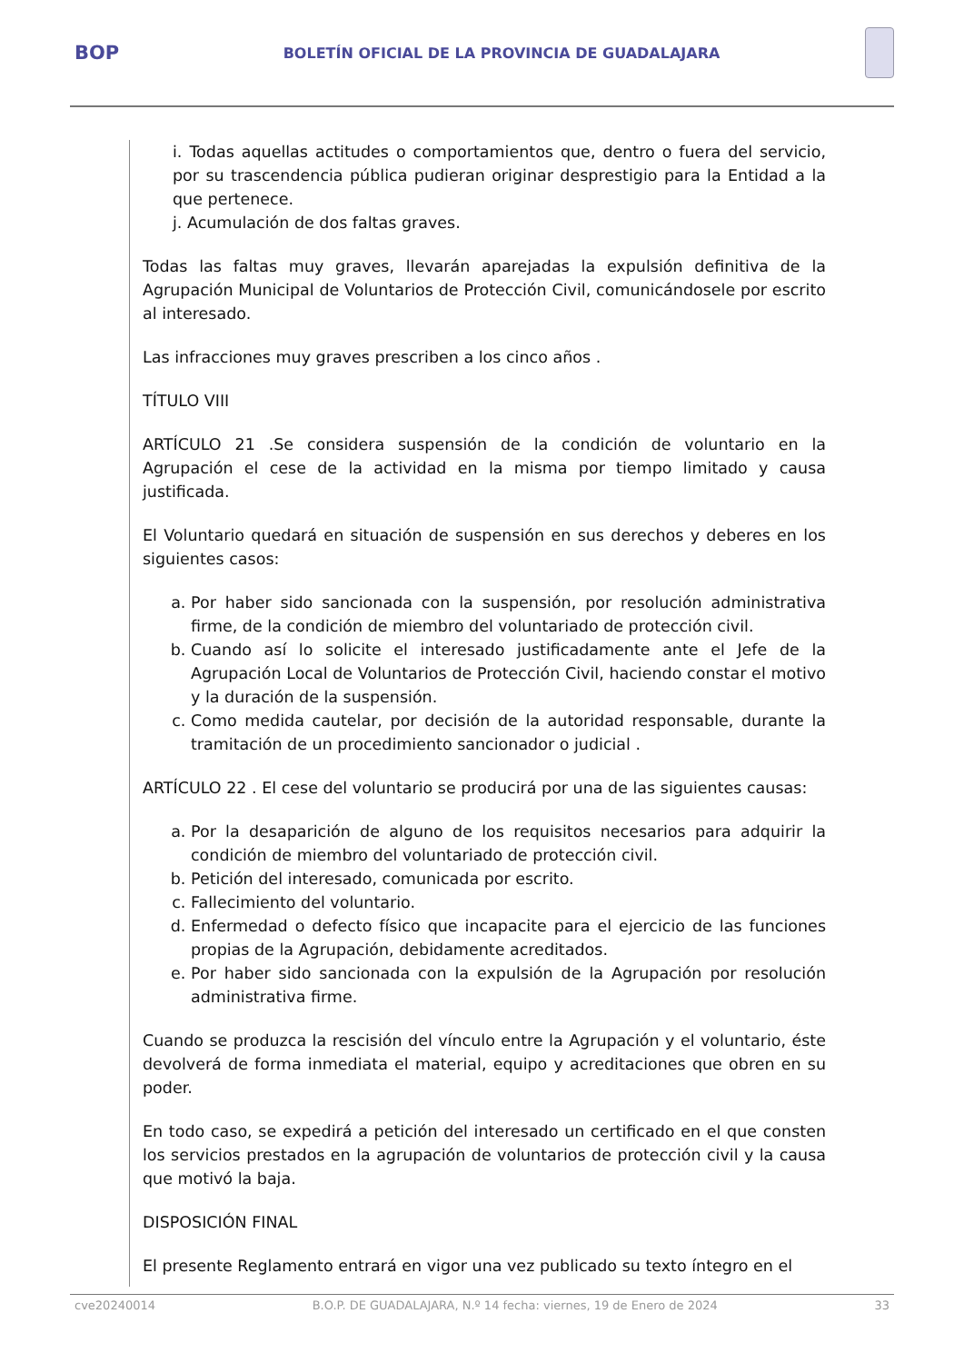BOP
BOLETÍN OFICIAL DE LA PROVINCIA DE GUADALAJARA
i. Todas aquellas actitudes o comportamientos que, dentro o fuera del servicio, por su trascendencia pública pudieran originar desprestigio para la Entidad a la que pertenece.
j. Acumulación de dos faltas graves.
Todas las faltas muy graves, llevarán aparejadas la expulsión definitiva de la Agrupación Municipal de Voluntarios de Protección Civil, comunicándosele por escrito al interesado.
Las infracciones muy graves prescriben a los cinco años .
TÍTULO VIII
ARTÍCULO 21 .Se considera suspensión de la condición de voluntario en la Agrupación el cese de la actividad en la misma por tiempo limitado y causa justificada.
El Voluntario quedará en situación de suspensión en sus derechos y deberes en los siguientes casos:
a. Por haber sido sancionada con la suspensión, por resolución administrativa firme, de la condición de miembro del voluntariado de protección civil.
b. Cuando así lo solicite el interesado justificadamente ante el Jefe de la Agrupación Local de Voluntarios de Protección Civil, haciendo constar el motivo y la duración de la suspensión.
c. Como medida cautelar, por decisión de la autoridad responsable, durante la tramitación de un procedimiento sancionador o judicial .
ARTÍCULO 22 . El cese del voluntario se producirá por una de las siguientes causas:
a. Por la desaparición de alguno de los requisitos necesarios para adquirir la condición de miembro del voluntariado de protección civil.
b. Petición del interesado, comunicada por escrito.
c. Fallecimiento del voluntario.
d. Enfermedad o defecto físico que incapacite para el ejercicio de las funciones propias de la Agrupación, debidamente acreditados.
e. Por haber sido sancionada con la expulsión de la Agrupación por resolución administrativa firme.
Cuando se produzca la rescisión del vínculo entre la Agrupación y el voluntario, éste devolverá de forma inmediata el material, equipo y acreditaciones que obren en su poder.
En todo caso, se expedirá a petición del interesado un certificado en el que consten los servicios prestados en la agrupación de voluntarios de protección civil y la causa que motivó la baja.
DISPOSICIÓN FINAL
El presente Reglamento entrará en vigor una vez publicado su texto íntegro en el
cve20240014 B.O.P. DE GUADALAJARA, N.º 14 fecha: viernes, 19 de Enero de 2024 33